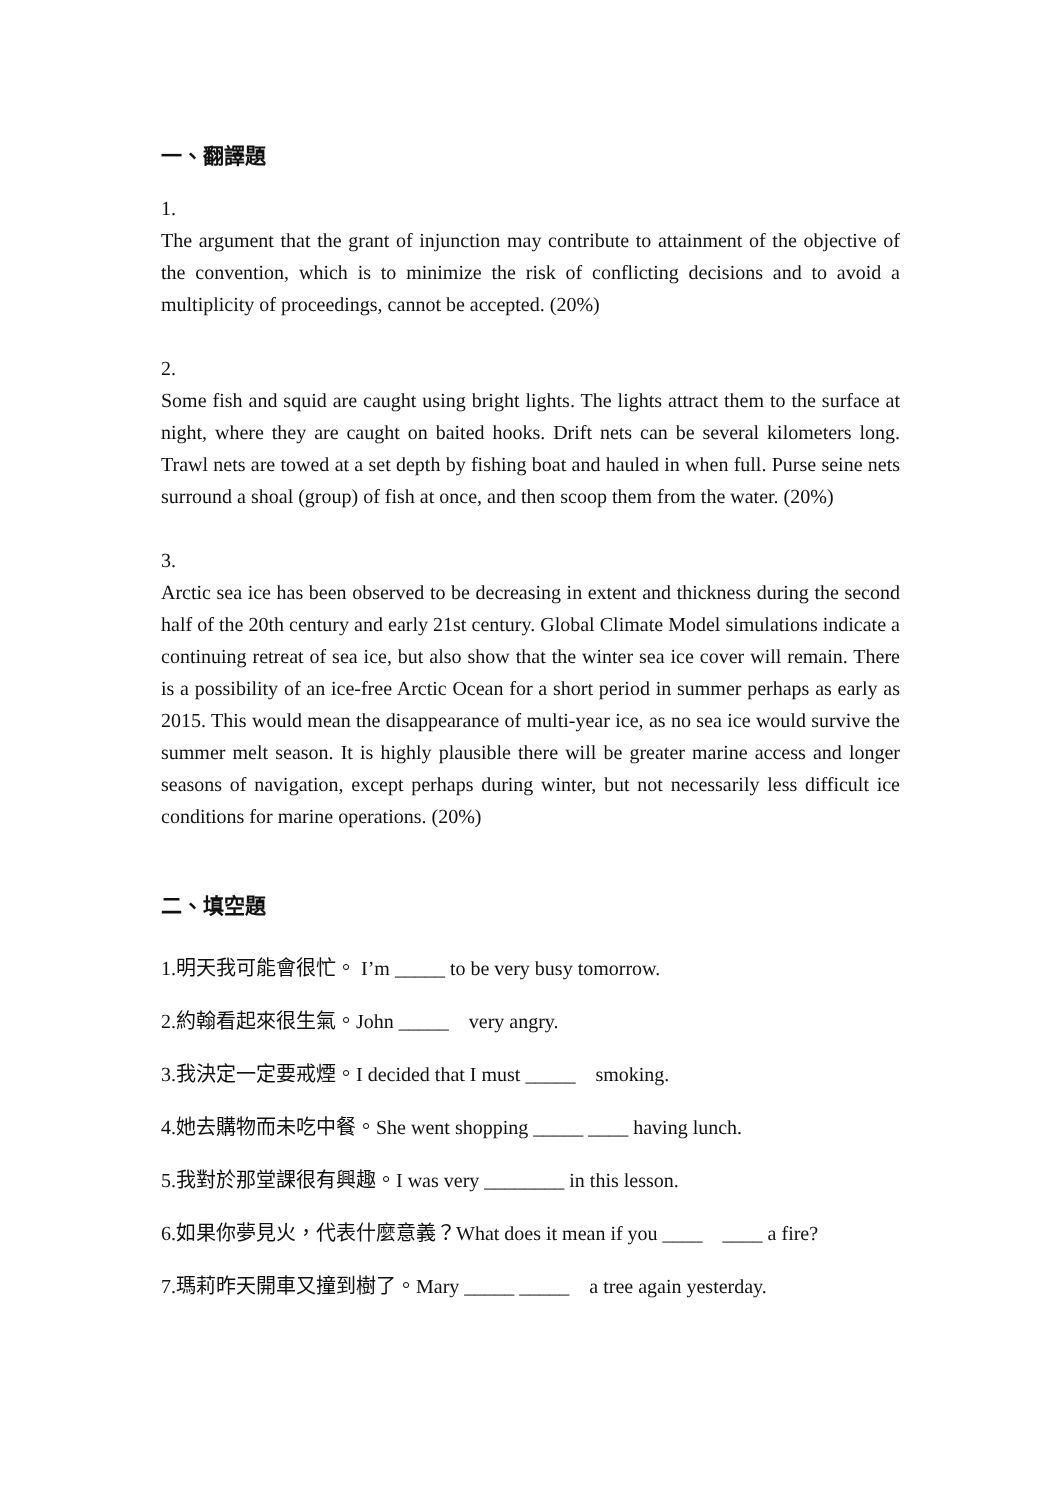一、翻譯題
1.
The argument that the grant of injunction may contribute to attainment of the objective of the convention, which is to minimize the risk of conflicting decisions and to avoid a multiplicity of proceedings, cannot be accepted. (20%)
2.
Some fish and squid are caught using bright lights. The lights attract them to the surface at night, where they are caught on baited hooks. Drift nets can be several kilometers long. Trawl nets are towed at a set depth by fishing boat and hauled in when full. Purse seine nets surround a shoal (group) of fish at once, and then scoop them from the water. (20%)
3.
Arctic sea ice has been observed to be decreasing in extent and thickness during the second half of the 20th century and early 21st century. Global Climate Model simulations indicate a continuing retreat of sea ice, but also show that the winter sea ice cover will remain. There is a possibility of an ice-free Arctic Ocean for a short period in summer perhaps as early as 2015. This would mean the disappearance of multi-year ice, as no sea ice would survive the summer melt season. It is highly plausible there will be greater marine access and longer seasons of navigation, except perhaps during winter, but not necessarily less difficult ice conditions for marine operations. (20%)
二、填空題
1.明天我可能會很忙。 I’m _____ to be very busy tomorrow.
2.約翰看起來很生氣。John _____ very angry.
3.我決定一定要戒煙。I decided that I must _____ smoking.
4.她去購物而未吃中餐。She went shopping _____ ____ having lunch.
5.我對於那堂課很有興趣。I was very ________ in this lesson.
6.如果你夢見火，代表什麼意義？What does it mean if you ____ ____ a fire?
7.瑪莉昨天開車又撞到樹了。Mary _____ _____ a tree again yesterday.